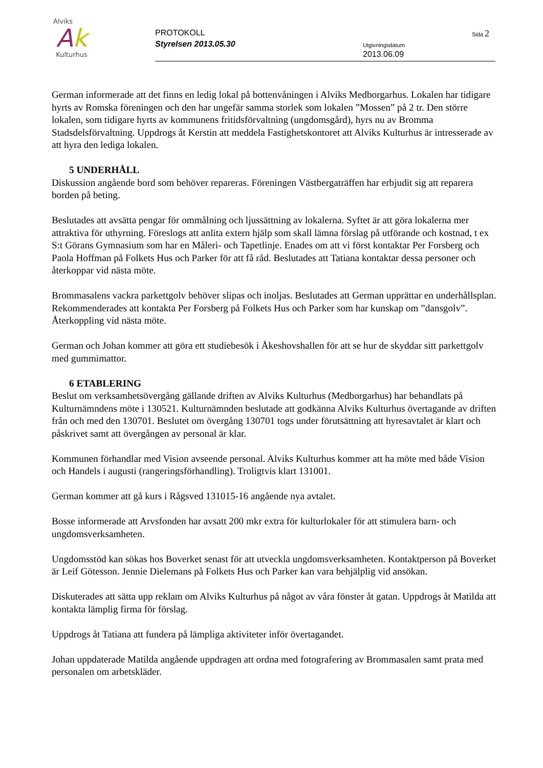Alviks
Ak
Kulturhus
PROTOKOLL
Styrelsen 2013.05.30
Sida 2
Utgivningsdatum
2013.06.09
German informerade att det finns en ledig lokal på bottenvåningen i Alviks Medborgarhus. Lokalen har tidigare hyrts av Romska föreningen och den har ungefär samma storlek som lokalen ”Mossen” på 2 tr. Den större lokalen, som tidigare hyrts av kommunens fritidsförvaltning (ungdomsgård), hyrs nu av Bromma Stadsdelsförvaltning. Uppdrogs åt Kerstin att meddela Fastighetskontoret att Alviks Kulturhus är intresserade av att hyra den lediga lokalen.
5 UNDERHÅLL
Diskussion angående bord som behöver repareras. Föreningen Västbergaträffen har erbjudit sig att reparera borden på beting.
Beslutades att avsätta pengar för ommålning och ljussättning av lokalerna. Syftet är att göra lokalerna mer attraktiva för uthyrning. Föreslogs att anlita extern hjälp som skall lämna förslag på utförande och kostnad, t ex S:t Görans Gymnasium som har en Måleri- och Tapetlinje. Enades om att vi först kontaktar Per Forsberg och Paola Hoffman på Folkets Hus och Parker för att få råd. Beslutades att Tatiana kontaktar dessa personer och återkoppar vid nästa möte.
Brommasalens vackra parkettgolv behöver slipas och inoljas. Beslutades att German upprättar en underhållsplan. Rekommenderades att kontakta Per Forsberg på Folkets Hus och Parker som har kunskap om ”dansgolv”. Återkoppling vid nästa möte.
German och Johan kommer att göra ett studiebesök i Åkeshovshallen för att se hur de skyddar sitt parkettgolv med gummimattor.
6 ETABLERING
Beslut om verksamhetsövergång gällande driften av Alviks Kulturhus (Medborgarhus) har behandlats på Kulturnämndens möte i 130521. Kulturnämnden beslutade att godkänna Alviks Kulturhus övertagande av driften från och med den 130701. Beslutet om övergång 130701 togs under förutsättning att hyresavtalet är klart och påskrivet samt att övergången av personal är klar.
Kommunen förhandlar med Vision avseende personal. Alviks Kulturhus kommer att ha möte med både Vision och Handels i augusti (rangeringsförhandling). Troligtvis klart 131001.
German kommer att gå kurs i Rågsved 131015-16 angående nya avtalet.
Bosse informerade att Arvsfonden har avsatt 200 mkr extra för kulturlokaler för att stimulera barn- och ungdomsverksamheten.
Ungdomsstöd kan sökas hos Boverket senast för att utveckla ungdomsverksamheten. Kontaktperson på Boverket är Leif Götesson. Jennie Dielemans på Folkets Hus och Parker kan vara behjälplig vid ansökan.
Diskuterades att sätta upp reklam om Alviks Kulturhus på något av våra fönster åt gatan. Uppdrogs åt Matilda att kontakta lämplig firma för förslag.
Uppdrogs åt Tatiana att fundera på lämpliga aktiviteter inför övertagandet.
Johan uppdaterade Matilda angående uppdragen att ordna med fotografering av Brommasalen samt prata med personalen om arbetskläder.